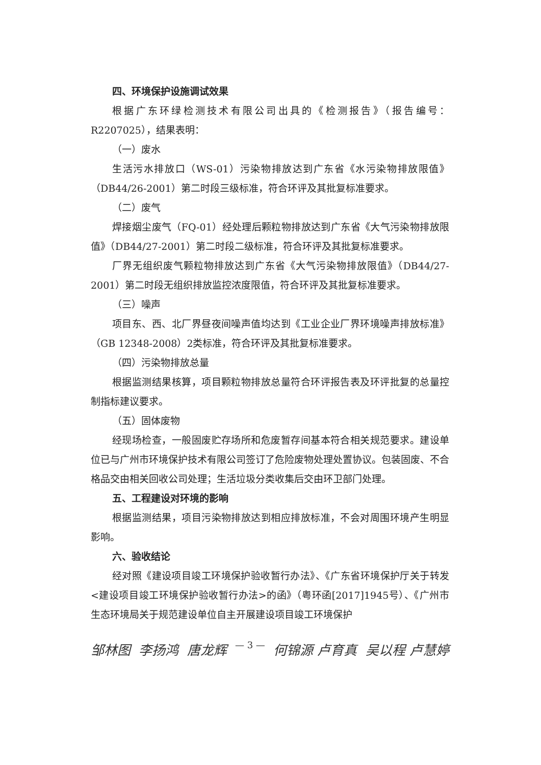四、环境保护设施调试效果
根据广东环绿检测技术有限公司出具的《检测报告》（报告编号：R2207025），结果表明：
（一）废水
生活污水排放口（WS-01）污染物排放达到广东省《水污染物排放限值》（DB44/26-2001）第二时段三级标准，符合环评及其批复标准要求。
（二）废气
焊接烟尘废气（FQ-01）经处理后颗粒物排放达到广东省《大气污染物排放限值》（DB44/27-2001）第二时段二级标准，符合环评及其批复标准要求。
厂界无组织废气颗粒物排放达到广东省《大气污染物排放限值》（DB44/27-2001）第二时段无组织排放监控浓度限值，符合环评及其批复标准要求。
（三）噪声
项目东、西、北厂界昼夜间噪声值均达到《工业企业厂界环境噪声排放标准》（GB 12348-2008）2类标准，符合环评及其批复标准要求。
（四）污染物排放总量
根据监测结果核算，项目颗粒物排放总量符合环评报告表及环评批复的总量控制指标建议要求。
（五）固体废物
经现场检查，一般固废贮存场所和危废暂存间基本符合相关规范要求。建设单位已与广州市环境保护技术有限公司签订了危险废物处理处置协议。包装固废、不合格品交由相关回收公司处理；生活垃圾分类收集后交由环卫部门处理。
五、工程建设对环境的影响
根据监测结果，项目污染物排放达到相应排放标准，不会对周围环境产生明显影响。
六、验收结论
经对照《建设项目竣工环境保护验收暂行办法》、《广东省环境保护厅关于转发<建设项目竣工环境保护验收暂行办法>的函》（粤环函[2017]1945号）、《广州市生态环境局关于规范建设单位自主开展建设项目竣工环境保护
邹林图 李扬鸿 唐龙辉 — 3 — 何锦源 卢育真 吴以程 卢慧婷